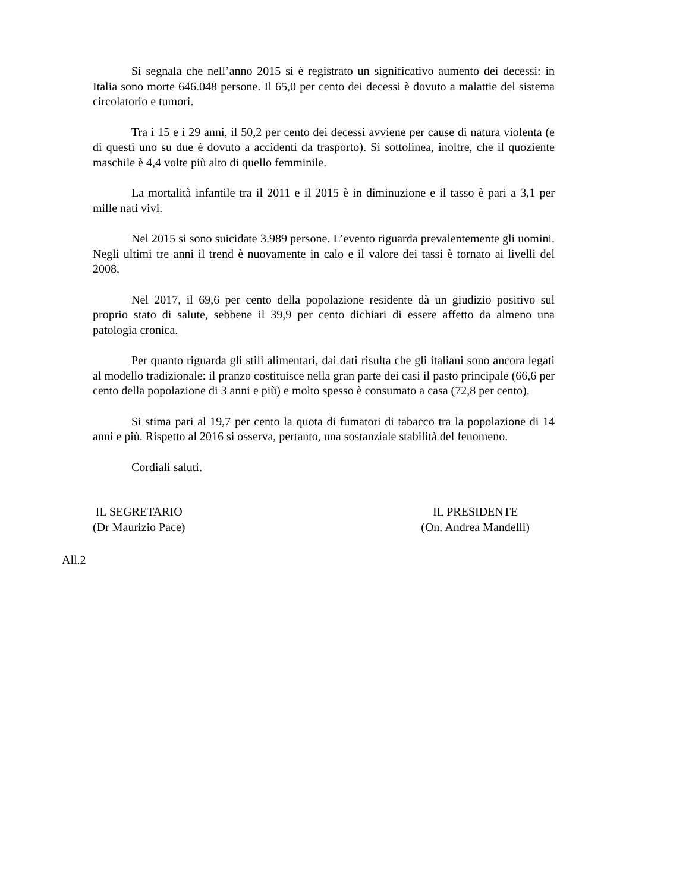Si segnala che nell’anno 2015 si è registrato un significativo aumento dei decessi: in Italia sono morte 646.048 persone. Il 65,0 per cento dei decessi è dovuto a malattie del sistema circolatorio e tumori.
Tra i 15 e i 29 anni, il 50,2 per cento dei decessi avviene per cause di natura violenta (e di questi uno su due è dovuto a accidenti da trasporto). Si sottolinea, inoltre, che il quoziente maschile è 4,4 volte più alto di quello femminile.
La mortalità infantile tra il 2011 e il 2015 è in diminuzione e il tasso è pari a 3,1 per mille nati vivi.
Nel 2015 si sono suicidate 3.989 persone. L’evento riguarda prevalentemente gli uomini. Negli ultimi tre anni il trend è nuovamente in calo e il valore dei tassi è tornato ai livelli del 2008.
Nel 2017, il 69,6 per cento della popolazione residente dà un giudizio positivo sul proprio stato di salute, sebbene il 39,9 per cento dichiari di essere affetto da almeno una patologia cronica.
Per quanto riguarda gli stili alimentari, dai dati risulta che gli italiani sono ancora legati al modello tradizionale: il pranzo costituisce nella gran parte dei casi il pasto principale (66,6 per cento della popolazione di 3 anni e più) e molto spesso è consumato a casa (72,8 per cento).
Si stima pari al 19,7 per cento la quota di fumatori di tabacco tra la popolazione di 14 anni e più. Rispetto al 2016 si osserva, pertanto, una sostanziale stabilità del fenomeno.
Cordiali saluti.
IL SEGRETARIO
(Dr Maurizio Pace)
IL PRESIDENTE
(On. Andrea Mandelli)
All.2